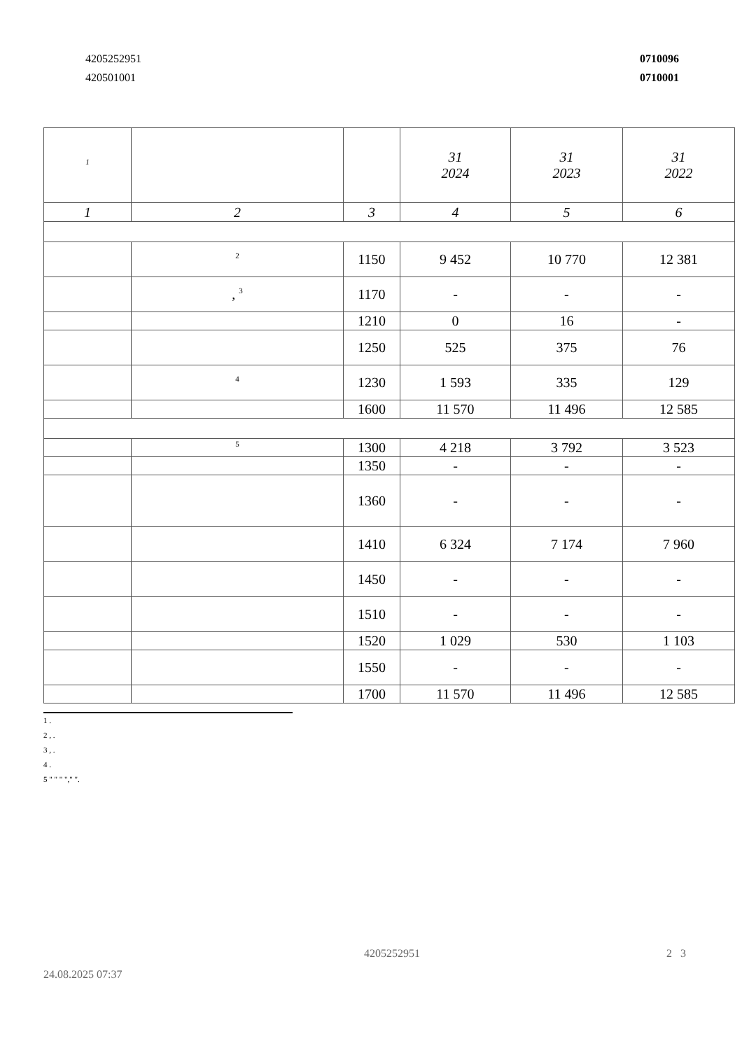4205252951
420501001
0710096
0710001
| <sup>1</sup> | | | 31 2024 | 31 2023 | 31 2022 |
| --- | --- | --- | --- | --- | --- |
| 1 | 2 | 3 | 4 | 5 | 6 |
| | <sup>2</sup> | 1150 | 9 452 | 10 770 | 12 381 |
| | , <sup>3</sup> | 1170 | - | - | - |
| | | 1210 | 0 | 16 | - |
| | | 1250 | 525 | 375 | 76 |
| | <sup>4</sup> | 1230 | 1 593 | 335 | 129 |
| | | 1600 | 11 570 | 11 496 | 12 585 |
| | <sup>5</sup> | 1300 | 4 218 | 3 792 | 3 523 |
| | | 1350 | - | - | - |
| | | 1360 | - | - | - |
| | | 1410 | 6 324 | 7 174 | 7 960 |
| | | 1450 | - | - | - |
| | | 1510 | - | - | - |
| | | 1520 | 1 029 | 530 | 1 103 |
| | | 1550 | - | - | - |
| | | 1700 | 11 570 | 11 496 | 12 585 |
1 .
2 , .
3 , .
4 .
5 " " " "," ".
4205252951 2 3
24.08.2025 07:37